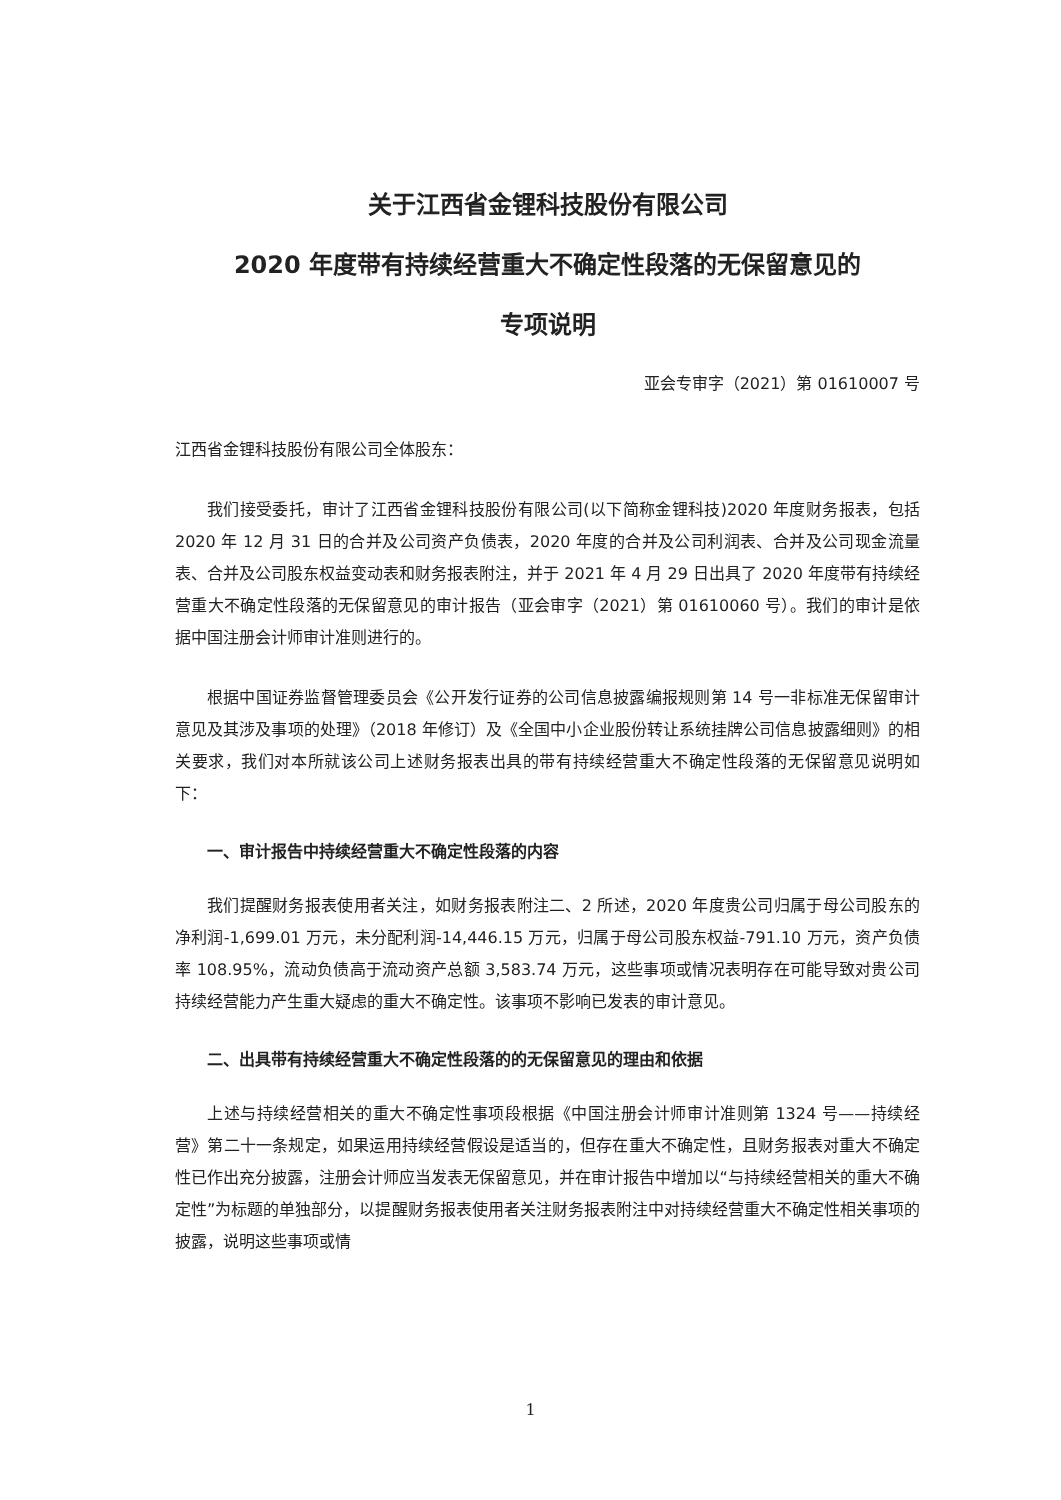关于江西省金锂科技股份有限公司
2020 年度带有持续经营重大不确定性段落的无保留意见的
专项说明
亚会专审字（2021）第 01610007 号
江西省金锂科技股份有限公司全体股东：
我们接受委托，审计了江西省金锂科技股份有限公司(以下简称金锂科技)2020 年度财务报表，包括 2020 年 12 月 31 日的合并及公司资产负债表，2020 年度的合并及公司利润表、合并及公司现金流量表、合并及公司股东权益变动表和财务报表附注，并于 2021 年 4 月 29 日出具了 2020 年度带有持续经营重大不确定性段落的无保留意见的审计报告（亚会审字（2021）第 01610060 号）。我们的审计是依据中国注册会计师审计准则进行的。
根据中国证券监督管理委员会《公开发行证券的公司信息披露编报规则第 14 号一非标准无保留审计意见及其涉及事项的处理》（2018 年修订）及《全国中小企业股份转让系统挂牌公司信息披露细则》的相关要求，我们对本所就该公司上述财务报表出具的带有持续经营重大不确定性段落的无保留意见说明如下：
一、审计报告中持续经营重大不确定性段落的内容
我们提醒财务报表使用者关注，如财务报表附注二、2 所述，2020 年度贵公司归属于母公司股东的净利润-1,699.01 万元，未分配利润-14,446.15 万元，归属于母公司股东权益-791.10 万元，资产负债率 108.95%，流动负债高于流动资产总额 3,583.74 万元，这些事项或情况表明存在可能导致对贵公司持续经营能力产生重大疑虑的重大不确定性。该事项不影响已发表的审计意见。
二、出具带有持续经营重大不确定性段落的的无保留意见的理由和依据
上述与持续经营相关的重大不确定性事项段根据《中国注册会计师审计准则第 1324 号——持续经营》第二十一条规定，如果运用持续经营假设是适当的，但存在重大不确定性，且财务报表对重大不确定性已作出充分披露，注册会计师应当发表无保留意见，并在审计报告中增加以“与持续经营相关的重大不确定性”为标题的单独部分，以提醒财务报表使用者关注财务报表附注中对持续经营重大不确定性相关事项的披露，说明这些事项或情
1